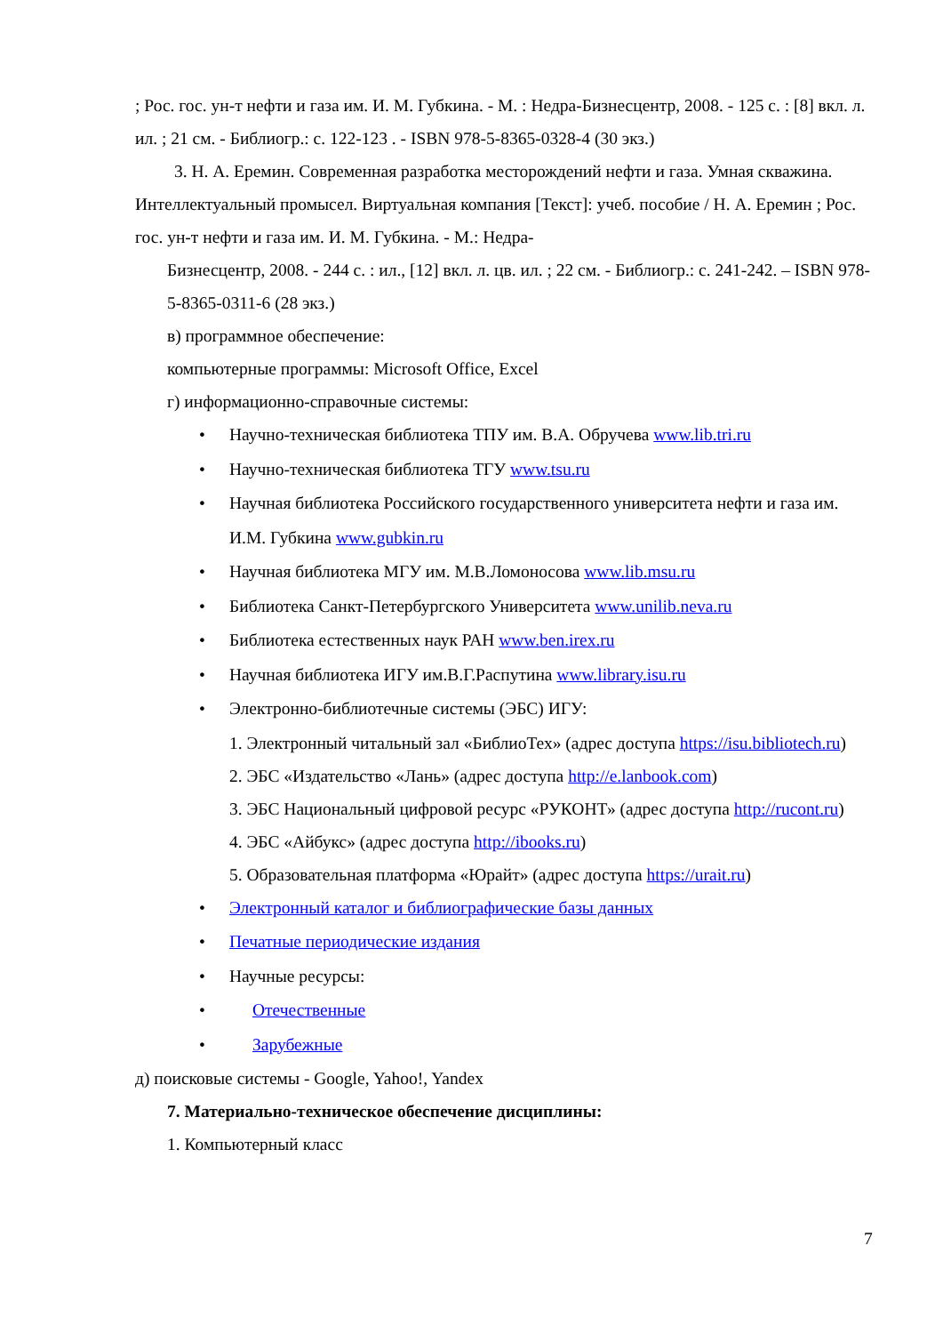; Рос. гос. ун-т нефти и газа им. И. М. Губкина. - М. : Недра-Бизнесцентр, 2008. - 125 с. : [8] вкл. л. ил. ; 21 см. - Библиогр.: с. 122-123 . - ISBN 978-5-8365-0328-4 (30 экз.)
3. Н. А. Еремин. Современная разработка месторождений нефти и газа. Умная скважина. Интеллектуальный промысел. Виртуальная компания [Текст]: учеб. пособие / Н. А. Еремин ; Рос. гос. ун-т нефти и газа им. И. М. Губкина. - М.: Недра-
Бизнесцентр, 2008. - 244 с. : ил., [12] вкл. л. цв. ил. ; 22 см. - Библиогр.: с. 241-242. – ISBN 978-5-8365-0311-6 (28 экз.)
в) программное обеспечение:
компьютерные программы: Microsoft Office, Excel
г) информационно-справочные системы:
• Научно-техническая библиотека ТПУ им. В.А. Обручева www.lib.tri.ru
• Научно-техническая библиотека ТГУ www.tsu.ru
• Научная библиотека Российского государственного университета нефти и газа им. И.М. Губкина www.gubkin.ru
• Научная библиотека МГУ им. М.В.Ломоносова www.lib.msu.ru
• Библиотека Санкт-Петербургского Университета www.unilib.neva.ru
• Библиотека естественных наук РАН www.ben.irex.ru
• Научная библиотека ИГУ им.В.Г.Распутина www.library.isu.ru
• Электронно-библиотечные системы (ЭБС) ИГУ:
1. Электронный читальный зал «БиблиоТех» (адрес доступа https://isu.bibliotech.ru)
2. ЭБС «Издательство «Лань» (адрес доступа http://e.lanbook.com)
3. ЭБС Национальный цифровой ресурс «РУКОНТ» (адрес доступа http://rucont.ru)
4. ЭБС «Айбукс» (адрес доступа http://ibooks.ru)
5. Образовательная платформа «Юрайт» (адрес доступа https://urait.ru)
• Электронный каталог и библиографические базы данных
• Печатные периодические издания
• Научные ресурсы:
• Отечественные
• Зарубежные
д) поисковые системы - Google, Yahoo!, Yandex
7. Материально-техническое обеспечение дисциплины:
1. Компьютерный класс
7